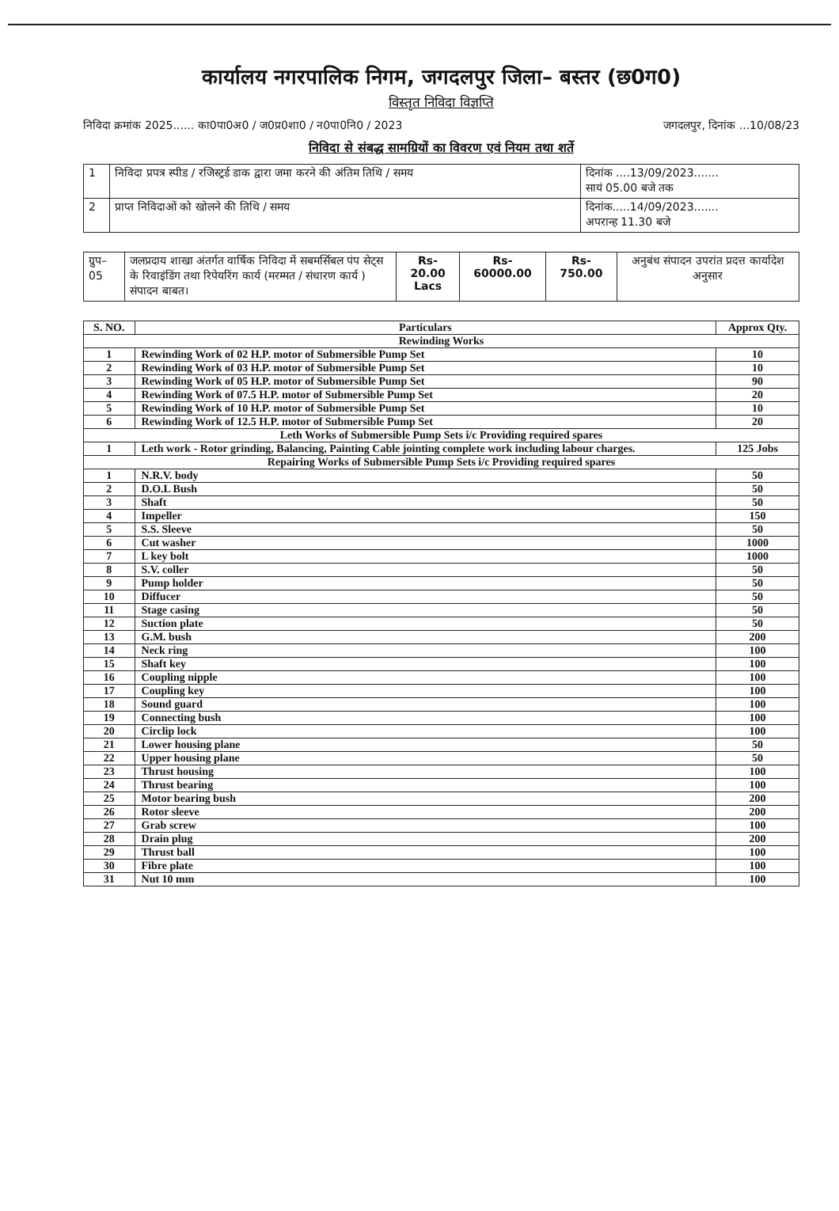कार्यालय नगरपालिक निगम, जगदलपुर जिला– बस्तर (छ0ग0)
विस्तृत निविदा विज्ञप्ति
निविदा क्रमांक 2025...... का0पा0अ0 / ज0प्र0शा0 / न0पा0नि0 / 2023 जगदलपुर, दिनांक ...10/08/23
निविदा से संबद्ध सामग्रियों का विवरण एवं नियम तथा शर्ते
| 1 | निविदा प्रपत्र स्पीड / रजिस्ट्रर्ड डाक द्वारा जमा करने की अंतिम तिथि / समय | दिनांक ....13/09/2023....... सायं 05.00 बजे तक |
| 2 | प्राप्त निविदाओं को खोलने की तिथि / समय | दिनांक.....14/09/2023....... अपरान्ह 11.30 बजे |
| ग्रुप–05 | जलप्रदाय शाखा अंतर्गत वार्षिक निविदा में सबमर्सिबल पंप सेट्स के रिवाइंडिंग तथा रिपेयरिंग कार्य (मरम्मत / संधारण कार्य ) संपादन बाबत। | Rs-20.00 Lacs | Rs-60000.00 | Rs-750.00 | अनुबंध संपादन उपरांत प्रदत्त कार्यादेश अनुसार |
| S. NO. | Particulars | Approx Qty. |
| --- | --- | --- |
| Rewinding Works | | |
| 1 | Rewinding Work of 02 H.P. motor of Submersible Pump Set | 10 |
| 2 | Rewinding Work of 03 H.P. motor of Submersible Pump Set | 10 |
| 3 | Rewinding Work of 05 H.P. motor of Submersible Pump Set | 90 |
| 4 | Rewinding Work of 07.5 H.P. motor of Submersible Pump Set | 20 |
| 5 | Rewinding Work of 10 H.P. motor of Submersible Pump Set | 10 |
| 6 | Rewinding Work of 12.5 H.P. motor of Submersible Pump Set | 20 |
| Leth Works of Submersible Pump Sets i/c Providing required spares | | |
| 1 | Leth work - Rotor grinding, Balancing, Painting Cable jointing complete work including labour charges. | 125 Jobs |
| Repairing Works of Submersible Pump Sets i/c Providing required spares | | |
| 1 | N.R.V. body | 50 |
| 2 | D.O.L Bush | 50 |
| 3 | Shaft | 50 |
| 4 | Impeller | 150 |
| 5 | S.S. Sleeve | 50 |
| 6 | Cut washer | 1000 |
| 7 | L key bolt | 1000 |
| 8 | S.V. coller | 50 |
| 9 | Pump holder | 50 |
| 10 | Diffucer | 50 |
| 11 | Stage casing | 50 |
| 12 | Suction plate | 50 |
| 13 | G.M. bush | 200 |
| 14 | Neck ring | 100 |
| 15 | Shaft key | 100 |
| 16 | Coupling nipple | 100 |
| 17 | Coupling key | 100 |
| 18 | Sound guard | 100 |
| 19 | Connecting bush | 100 |
| 20 | Circlip lock | 100 |
| 21 | Lower housing plane | 50 |
| 22 | Upper housing plane | 50 |
| 23 | Thrust housing | 100 |
| 24 | Thrust bearing | 100 |
| 25 | Motor bearing bush | 200 |
| 26 | Rotor sleeve | 200 |
| 27 | Grab screw | 100 |
| 28 | Drain plug | 200 |
| 29 | Thrust ball | 100 |
| 30 | Fibre plate | 100 |
| 31 | Nut 10 mm | 100 |